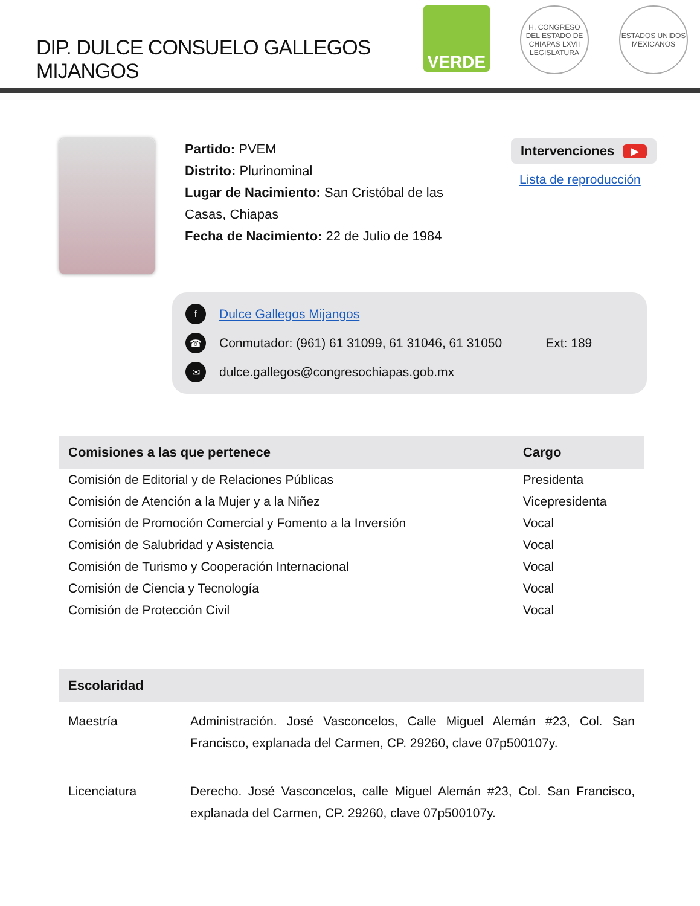DIP. DULCE CONSUELO GALLEGOS MIJANGOS
VERDE
H. CONGRESO DEL ESTADO DE CHIAPAS LXVII LEGISLATURA
ESTADOS UNIDOS MEXICANOS
Partido: PVEM
Distrito: Plurinominal
Lugar de Nacimiento: San Cristóbal de las Casas, Chiapas
Fecha de Nacimiento: 22 de Julio de 1984
Intervenciones ▶
Lista de reproducción
f Dulce Gallegos Mijangos
☎ Conmutador: (961) 61 31099, 61 31046, 61 31050 Ext: 189
✉ dulce.gallegos@congresochiapas.gob.mx
| Comisiones a las que pertenece | Cargo |
| --- | --- |
| Comisión de Editorial y de Relaciones Públicas | Presidenta |
| Comisión de Atención a la Mujer y a la Niñez | Vicepresidenta |
| Comisión de Promoción Comercial y Fomento a la Inversión | Vocal |
| Comisión de Salubridad y Asistencia | Vocal |
| Comisión de Turismo y Cooperación Internacional | Vocal |
| Comisión de Ciencia y Tecnología | Vocal |
| Comisión de Protección Civil | Vocal |
| Escolaridad | |
| --- | --- |
| Maestría | Administración. José Vasconcelos, Calle Miguel Alemán #23, Col. San Francisco, explanada del Carmen, CP. 29260, clave 07p500107y. |
| Licenciatura | Derecho. José Vasconcelos, calle Miguel Alemán #23, Col. San Francisco, explanada del Carmen, CP. 29260, clave 07p500107y. |